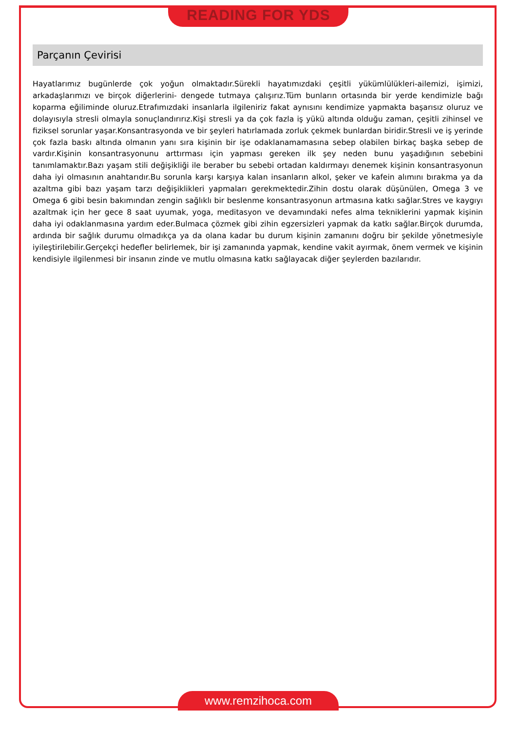READING FOR YDS
Parçanın Çevirisi
Hayatlarımız bugünlerde çok yoğun olmaktadır.Sürekli hayatımızdaki çeşitli yükümlülükleri-ailemizi, işimizi, arkadaşlarımızı ve birçok diğerlerini- dengede tutmaya çalışırız.Tüm bunların ortasında bir yerde kendimizle bağı koparma eğiliminde oluruz.Etrafımızdaki insanlarla ilgileniriz fakat aynısını kendimize yapmakta başarısız oluruz ve dolayısıyla stresli olmayla sonuçlandırırız.Kişi stresli ya da çok fazla iş yükü altında olduğu zaman, çeşitli zihinsel ve fiziksel sorunlar yaşar.Konsantrasyonda ve bir şeyleri hatırlamada zorluk çekmek bunlardan biridir.Stresli ve iş yerinde çok fazla baskı altında olmanın yanı sıra kişinin bir işe odaklanamamasına sebep olabilen birkaç başka sebep de vardır.Kişinin konsantrasyonunu arttırması için yapması gereken ilk şey neden bunu yaşadığının sebebini tanımlamaktır.Bazı yaşam stili değişikliği ile beraber bu sebebi ortadan kaldırmayı denemek kişinin konsantrasyonun daha iyi olmasının anahtarıdır.Bu sorunla karşı karşıya kalan insanların alkol, şeker ve kafein alımını bırakma ya da azaltma gibi bazı yaşam tarzı değişiklikleri yapmaları gerekmektedir.Zihin dostu olarak düşünülen, Omega 3 ve Omega 6 gibi besin bakımından zengin sağlıklı bir beslenme konsantrasyonun artmasına katkı sağlar.Stres ve kaygıyı azaltmak için her gece 8 saat uyumak, yoga, meditasyon ve devamındaki nefes alma tekniklerini yapmak kişinin daha iyi odaklanmasına yardım eder.Bulmaca çözmek gibi zihin egzersizleri yapmak da katkı sağlar.Birçok durumda, ardında bir sağlık durumu olmadıkça ya da olana kadar bu durum kişinin zamanını doğru bir şekilde yönetmesiyle iyileştirilebilir.Gerçekçi hedefler belirlemek, bir işi zamanında yapmak, kendine vakit ayırmak, önem vermek ve kişinin kendisiyle ilgilenmesi bir insanın zinde ve mutlu olmasına katkı sağlayacak diğer şeylerden bazılarıdır.
www.remzihoca.com